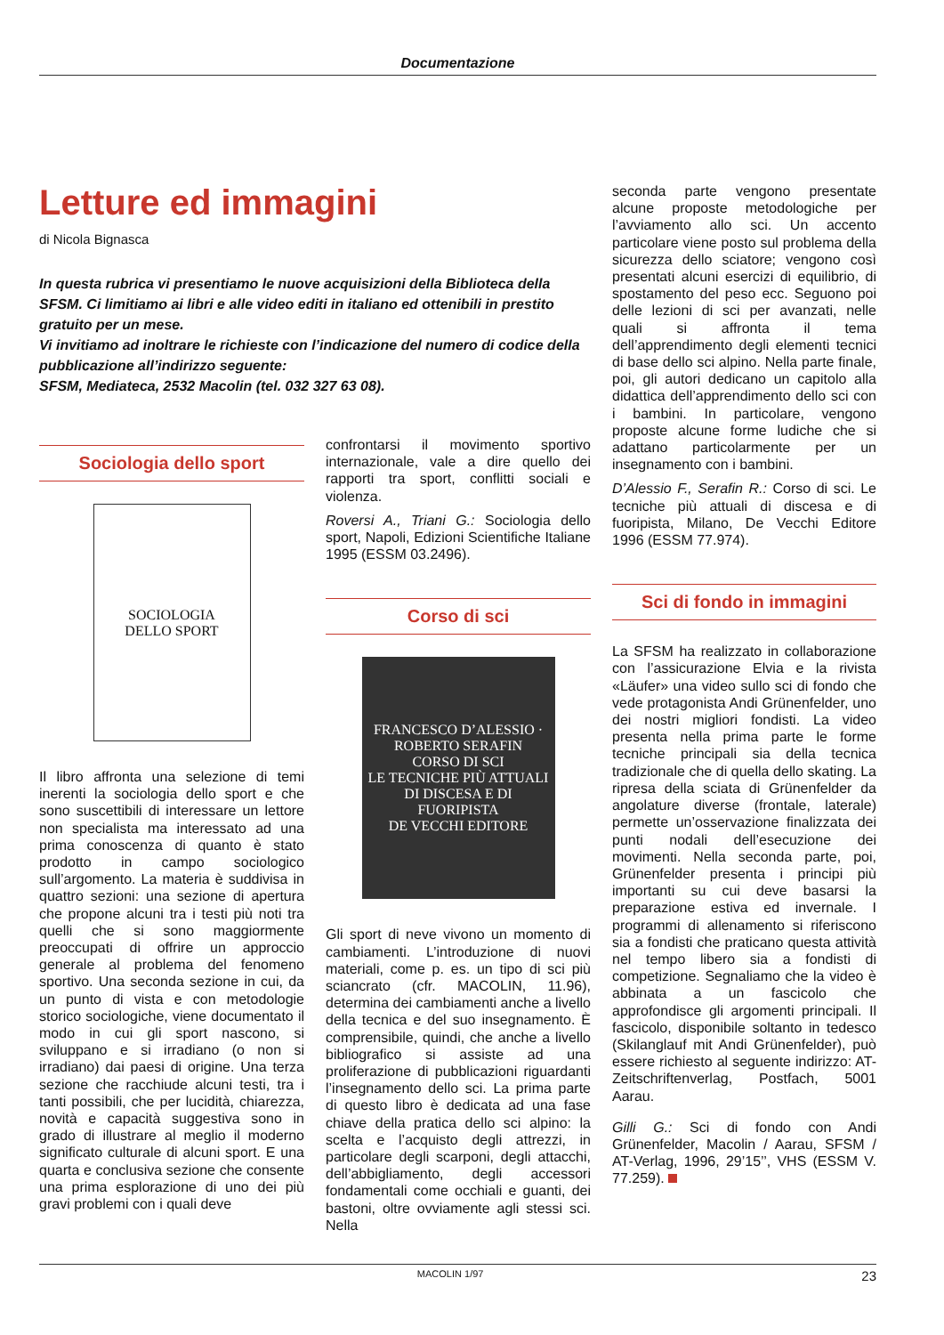Documentazione
Letture ed immagini
di Nicola Bignasca
In questa rubrica vi presentiamo le nuove acquisizioni della Biblioteca della SFSM. Ci limitiamo ai libri e alle video editi in italiano ed ottenibili in prestito gratuito per un mese.
Vi invitiamo ad inoltrare le richieste con l’indicazione del numero di codice della pubblicazione all’indirizzo seguente:
SFSM, Mediateca, 2532 Macolin (tel. 032 327 63 08).
Sociologia dello sport
SOCIOLOGIA
DELLO SPORT
Il libro affronta una selezione di temi inerenti la sociologia dello sport e che sono suscettibili di interessare un lettore non specialista ma interessato ad una prima conoscenza di quanto è stato prodotto in campo sociologico sull’argomento. La materia è suddivisa in quattro sezioni: una sezione di apertura che propone alcuni tra i testi più noti tra quelli che si sono maggiormente preoccupati di offrire un approccio generale al problema del fenomeno sportivo. Una seconda sezione in cui, da un punto di vista e con metodologie storico sociologiche, viene documentato il modo in cui gli sport nascono, si sviluppano e si irradiano (o non si irradiano) dai paesi di origine. Una terza sezione che racchiude alcuni testi, tra i tanti possibili, che per lucidità, chiarezza, novità e capacità suggestiva sono in grado di illustrare al meglio il moderno significato culturale di alcuni sport. E una quarta e conclusiva sezione che consente una prima esplorazione di uno dei più gravi problemi con i quali deve
confrontarsi il movimento sportivo internazionale, vale a dire quello dei rapporti tra sport, conflitti sociali e violenza.
Roversi A., Triani G.: Sociologia dello sport, Napoli, Edizioni Scientifiche Italiane 1995 (ESSM 03.2496).
Corso di sci
FRANCESCO D’ALESSIO · ROBERTO SERAFIN
CORSO DI SCI
LE TECNICHE PIÙ ATTUALI DI DISCESA E DI FUORIPISTA
DE VECCHI EDITORE
Gli sport di neve vivono un momento di cambiamenti. L’introduzione di nuovi materiali, come p. es. un tipo di sci più sciancrato (cfr. MACOLIN, 11.96), determina dei cambiamenti anche a livello della tecnica e del suo insegnamento. È comprensibile, quindi, che anche a livello bibliografico si assiste ad una proliferazione di pubblicazioni riguardanti l’insegnamento dello sci. La prima parte di questo libro è dedicata ad una fase chiave della pratica dello sci alpino: la scelta e l’acquisto degli attrezzi, in particolare degli scarponi, degli attacchi, dell’abbigliamento, degli accessori fondamentali come occhiali e guanti, dei bastoni, oltre ovviamente agli stessi sci. Nella
seconda parte vengono presentate alcune proposte metodologiche per l’avviamento allo sci. Un accento particolare viene posto sul problema della sicurezza dello sciatore; vengono così presentati alcuni esercizi di equilibrio, di spostamento del peso ecc. Seguono poi delle lezioni di sci per avanzati, nelle quali si affronta il tema dell’apprendimento degli elementi tecnici di base dello sci alpino. Nella parte finale, poi, gli autori dedicano un capitolo alla didattica dell’apprendimento dello sci con i bambini. In particolare, vengono proposte alcune forme ludiche che si adattano particolarmente per un insegnamento con i bambini.
D’Alessio F., Serafin R.: Corso di sci. Le tecniche più attuali di discesa e di fuoripista, Milano, De Vecchi Editore 1996 (ESSM 77.974).
Sci di fondo in immagini
La SFSM ha realizzato in collaborazione con l’assicurazione Elvia e la rivista «Läufer» una video sullo sci di fondo che vede protagonista Andi Grünenfelder, uno dei nostri migliori fondisti. La video presenta nella prima parte le forme tecniche principali sia della tecnica tradizionale che di quella dello skating. La ripresa della sciata di Grünenfelder da angolature diverse (frontale, laterale) permette un’osservazione finalizzata dei punti nodali dell’esecuzione dei movimenti. Nella seconda parte, poi, Grünenfelder presenta i principi più importanti su cui deve basarsi la preparazione estiva ed invernale. I programmi di allenamento si riferiscono sia a fondisti che praticano questa attività nel tempo libero sia a fondisti di competizione. Segnaliamo che la video è abbinata a un fascicolo che approfondisce gli argomenti principali. Il fascicolo, disponibile soltanto in tedesco (Skilanglauf mit Andi Grünenfelder), può essere richiesto al seguente indirizzo: AT-Zeitschriftenverlag, Postfach, 5001 Aarau.
Gilli G.: Sci di fondo con Andi Grünenfelder, Macolin / Aarau, SFSM / AT-Verlag, 1996, 29’15’’, VHS (ESSM V. 77.259).
MACOLIN 1/97 23